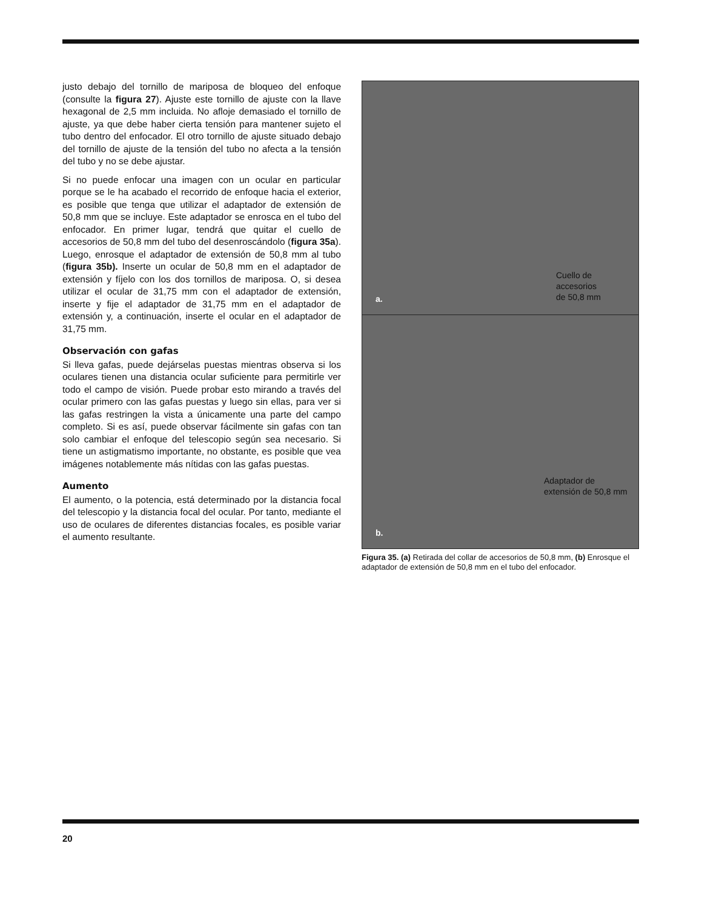justo debajo del tornillo de mariposa de bloqueo del enfoque (consulte la figura 27). Ajuste este tornillo de ajuste con la llave hexagonal de 2,5 mm incluida. No afloje demasiado el tornillo de ajuste, ya que debe haber cierta tensión para mantener sujeto el tubo dentro del enfocador. El otro tornillo de ajuste situado debajo del tornillo de ajuste de la tensión del tubo no afecta a la tensión del tubo y no se debe ajustar.
Si no puede enfocar una imagen con un ocular en particular porque se le ha acabado el recorrido de enfoque hacia el exterior, es posible que tenga que utilizar el adaptador de extensión de 50,8 mm que se incluye. Este adaptador se enrosca en el tubo del enfocador. En primer lugar, tendrá que quitar el cuello de accesorios de 50,8 mm del tubo del desenroscándolo (figura 35a). Luego, enrosque el adaptador de extensión de 50,8 mm al tubo (figura 35b). Inserte un ocular de 50,8 mm en el adaptador de extensión y fíjelo con los dos tornillos de mariposa. O, si desea utilizar el ocular de 31,75 mm con el adaptador de extensión, inserte y fije el adaptador de 31,75 mm en el adaptador de extensión y, a continuación, inserte el ocular en el adaptador de 31,75 mm.
Observación con gafas
Si lleva gafas, puede dejárselas puestas mientras observa si los oculares tienen una distancia ocular suficiente para permitirle ver todo el campo de visión. Puede probar esto mirando a través del ocular primero con las gafas puestas y luego sin ellas, para ver si las gafas restringen la vista a únicamente una parte del campo completo. Si es así, puede observar fácilmente sin gafas con tan solo cambiar el enfoque del telescopio según sea necesario. Si tiene un astigmatismo importante, no obstante, es posible que vea imágenes notablemente más nítidas con las gafas puestas.
Aumento
El aumento, o la potencia, está determinado por la distancia focal del telescopio y la distancia focal del ocular. Por tanto, mediante el uso de oculares de diferentes distancias focales, es posible variar el aumento resultante.
a.
Cuello de
accesorios
de 50,8 mm
b.
Adaptador de
extensión de 50,8 mm
Figura 35. (a) Retirada del collar de accesorios de 50,8 mm, (b) Enrosque el adaptador de extensión de 50,8 mm en el tubo del enfocador.
20